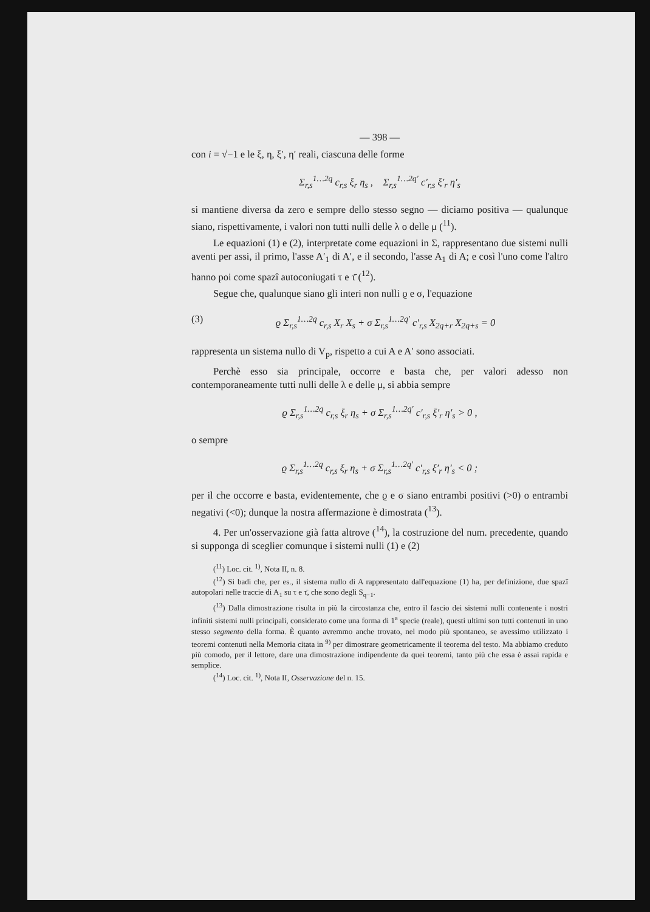— 398 —
con i = √−1 e le ξ, η, ξ′, η′ reali, ciascuna delle forme
Σ<sub>r,s</sub><sup>1…2q</sup> c<sub>r,s</sub> ξ<sub>r</sub> η<sub>s</sub> , Σ<sub>r,s</sub><sup>1…2q′</sup> c′<sub>r,s</sub> ξ′<sub>r</sub> η′<sub>s</sub>
si mantiene diversa da zero e sempre dello stesso segno — diciamo positiva — qualunque siano, rispettivamente, i valori non tutti nulli delle λ o delle μ (<sup>11</sup>).
Le equazioni (1) e (2), interpretate come equazioni in Σ, rappresentano due sistemi nulli aventi per assi, il primo, l'asse A′<sub>1</sub> di A′, e il secondo, l'asse A<sub>1</sub> di A; e così l'uno come l'altro hanno poi come spazî autoconiugati τ e τ̄ (<sup>12</sup>).
Segue che, qualunque siano gli interi non nulli ϱ e σ, l'equazione
(3) ϱ Σ<sub>r,s</sub><sup>1…2q</sup> c<sub>r,s</sub> X<sub>r</sub> X<sub>s</sub> + σ Σ<sub>r,s</sub><sup>1…2q′</sup> c′<sub>r,s</sub> X<sub>2q+r</sub> X<sub>2q+s</sub> = 0
rappresenta un sistema nullo di V<sub>p</sub>, rispetto a cui A e A′ sono associati.
Perchè esso sia principale, occorre e basta che, per valori adesso non contemporaneamente tutti nulli delle λ e delle μ, si abbia sempre
ϱ Σ<sub>r,s</sub><sup>1…2q</sup> c<sub>r,s</sub> ξ<sub>r</sub> η<sub>s</sub> + σ Σ<sub>r,s</sub><sup>1…2q′</sup> c′<sub>r,s</sub> ξ′<sub>r</sub> η′<sub>s</sub> > 0 ,
o sempre
ϱ Σ<sub>r,s</sub><sup>1…2q</sup> c<sub>r,s</sub> ξ<sub>r</sub> η<sub>s</sub> + σ Σ<sub>r,s</sub><sup>1…2q′</sup> c′<sub>r,s</sub> ξ′<sub>r</sub> η′<sub>s</sub> < 0 ;
per il che occorre e basta, evidentemente, che ϱ e σ siano entrambi positivi (>0) o entrambi negativi (<0); dunque la nostra affermazione è dimostrata (<sup>13</sup>).
4. Per un'osservazione già fatta altrove (<sup>14</sup>), la costruzione del num. precedente, quando si supponga di sceglier comunque i sistemi nulli (1) e (2)
(<sup>11</sup>) Loc. cit. <sup>1)</sup>, Nota II, n. 8.
(<sup>12</sup>) Si badi che, per es., il sistema nullo di A rappresentato dall'equazione (1) ha, per definizione, due spazî autopolari nelle traccie di A<sub>1</sub> su τ e τ̄, che sono degli S<sub>q−1</sub>.
(<sup>13</sup>) Dalla dimostrazione risulta in più la circostanza che, entro il fascio dei sistemi nulli contenente i nostri infiniti sistemi nulli principali, considerato come una forma di 1<sup>a</sup> specie (reale), questi ultimi son tutti contenuti in uno stesso segmento della forma. È quanto avremmo anche trovato, nel modo più spontaneo, se avessimo utilizzato i teoremi contenuti nella Memoria citata in <sup>9)</sup> per dimostrare geometricamente il teorema del testo. Ma abbiamo creduto più comodo, per il lettore, dare una dimostrazione indipendente da quei teoremi, tanto più che essa è assai rapida e semplice.
(<sup>14</sup>) Loc. cit. <sup>1)</sup>, Nota II, Osservazione del n. 15.